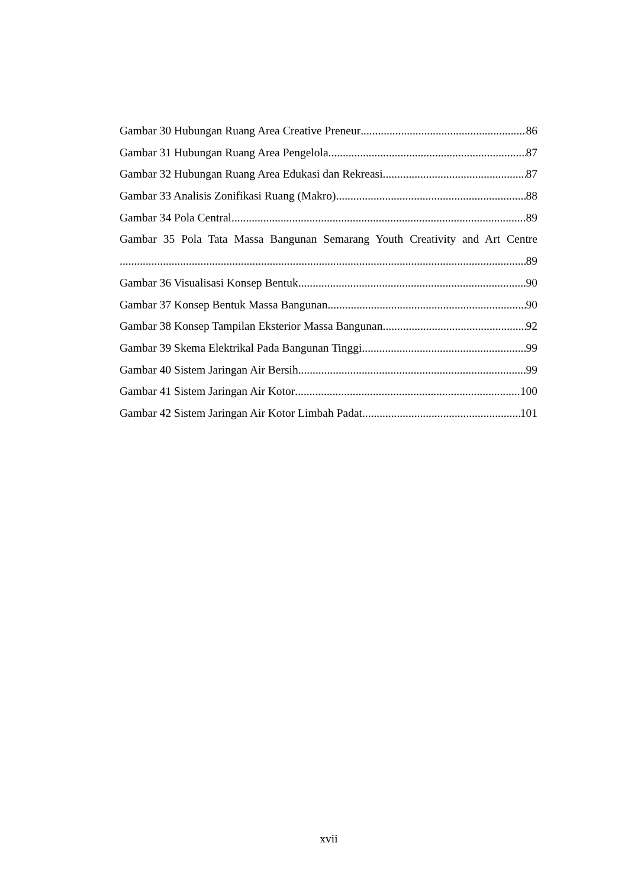Gambar 30 Hubungan Ruang Area Creative Preneur 86
Gambar 31 Hubungan Ruang Area Pengelola 87
Gambar 32 Hubungan Ruang Area Edukasi dan Rekreasi 87
Gambar 33 Analisis Zonifikasi Ruang (Makro) 88
Gambar 34 Pola Central 89
Gambar 35 Pola Tata Massa Bangunan Semarang Youth Creativity and Art Centre
89
Gambar 36 Visualisasi Konsep Bentuk 90
Gambar 37 Konsep Bentuk Massa Bangunan 90
Gambar 38 Konsep Tampilan Eksterior Massa Bangunan 92
Gambar 39 Skema Elektrikal Pada Bangunan Tinggi 99
Gambar 40 Sistem Jaringan Air Bersih 99
Gambar 41 Sistem Jaringan Air Kotor 100
Gambar 42 Sistem Jaringan Air Kotor Limbah Padat 101
xvii